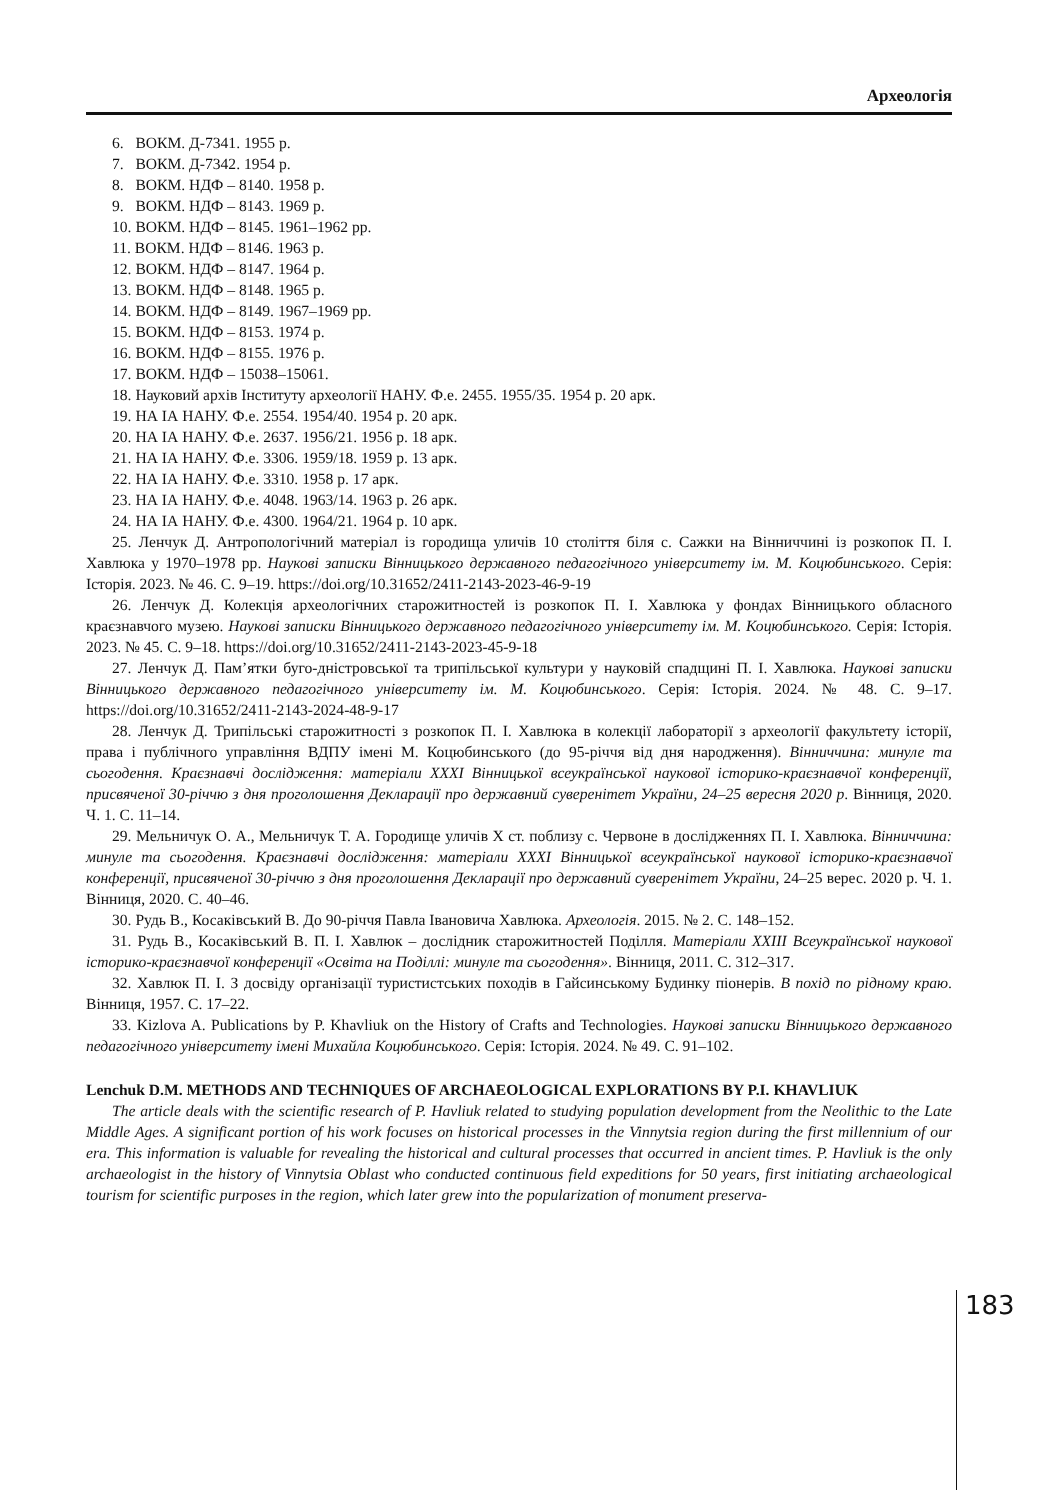Археологія
6. ВОКМ. Д-7341. 1955 р.
7. ВОКМ. Д-7342. 1954 р.
8. ВОКМ. НДФ – 8140. 1958 р.
9. ВОКМ. НДФ – 8143. 1969 р.
10. ВОКМ. НДФ – 8145. 1961–1962 рр.
11. ВОКМ. НДФ – 8146. 1963 р.
12. ВОКМ. НДФ – 8147. 1964 р.
13. ВОКМ. НДФ – 8148. 1965 р.
14. ВОКМ. НДФ – 8149. 1967–1969 рр.
15. ВОКМ. НДФ – 8153. 1974 р.
16. ВОКМ. НДФ – 8155. 1976 р.
17. ВОКМ. НДФ – 15038–15061.
18. Науковий архів Інституту археології НАНУ. Ф.е. 2455. 1955/35. 1954 р. 20 арк.
19. НА ІА НАНУ. Ф.е. 2554. 1954/40. 1954 р. 20 арк.
20. НА ІА НАНУ. Ф.е. 2637. 1956/21. 1956 р. 18 арк.
21. НА ІА НАНУ. Ф.е. 3306. 1959/18. 1959 р. 13 арк.
22. НА ІА НАНУ. Ф.е. 3310. 1958 р. 17 арк.
23. НА ІА НАНУ. Ф.е. 4048. 1963/14. 1963 р. 26 арк.
24. НА ІА НАНУ. Ф.е. 4300. 1964/21. 1964 р. 10 арк.
25. Ленчук Д. Антропологічний матеріал із городища уличів 10 століття біля с. Сажки на Вінниччині із розкопок П. І. Хавлюка у 1970–1978 рр. Наукові записки Вінницького державного педагогічного університету ім. М. Коцюбинського. Серія: Історія. 2023. № 46. С. 9–19. https://doi.org/10.31652/2411-2143-2023-46-9-19
26. Ленчук Д. Колекція археологічних старожитностей із розкопок П. І. Хавлюка у фондах Вінницького обласного краєзнавчого музею. Наукові записки Вінницького державного педагогічного університету ім. М. Коцюбинського. Серія: Історія. 2023. № 45. С. 9–18. https://doi.org/10.31652/2411-2143-2023-45-9-18
27. Ленчук Д. Пам’ятки буго-дністровської та трипільської культури у науковій спадщині П. І. Хавлюка. Наукові записки Вінницького державного педагогічного університету ім. М. Коцюбинського. Серія: Історія. 2024. № 48. С. 9–17. https://doi.org/10.31652/2411-2143-2024-48-9-17
28. Ленчук Д. Трипільські старожитності з розкопок П. І. Хавлюка в колекції лабораторії з археології факультету історії, права і публічного управління ВДПУ імені М. Коцюбинського (до 95-річчя від дня народження). Вінниччина: минуле та сьогодення. Краєзнавчі дослідження: матеріали XXXI Вінницької всеукраїнської наукової історико-краєзнавчої конференції, присвяченої 30-річчю з дня проголошення Декларації про державний суверенітет України, 24–25 вересня 2020 р. Вінниця, 2020. Ч. 1. С. 11–14.
29. Мельничук О. А., Мельничук Т. А. Городище уличів Х ст. поблизу с. Червоне в дослідженнях П. І. Хавлюка. Вінниччина: минуле та сьогодення. Краєзнавчі дослідження: матеріали XXXI Вінницької всеукраїнської наукової історико-краєзнавчої конференції, присвяченої 30-річчю з дня проголошення Декларації про державний суверенітет України, 24–25 верес. 2020 р. Ч. 1. Вінниця, 2020. С. 40–46.
30. Рудь В., Косаківський В. До 90-річчя Павла Івановича Хавлюка. Археологія. 2015. № 2. С. 148–152.
31. Рудь В., Косаківський В. П. І. Хавлюк – дослідник старожитностей Поділля. Матеріали XXIII Всеукраїнської наукової історико-краєзнавчої конференції «Освіта на Поділлі: минуле та сьогодення». Вінниця, 2011. С. 312–317.
32. Хавлюк П. І. З досвіду організації туристистських походів в Гайсинському Будинку піонерів. В похід по рідному краю. Вінниця, 1957. С. 17–22.
33. Kizlova A. Publications by P. Khavliuk on the History of Crafts and Technologies. Наукові записки Вінницького державного педагогічного університету імені Михайла Коцюбинського. Серія: Історія. 2024. № 49. С. 91–102.
Lenchuk D.M. METHODS AND TECHNIQUES OF ARCHAEOLOGICAL EXPLORATIONS BY P.I. KHAVLIUK
The article deals with the scientific research of P. Havliuk related to studying population development from the Neolithic to the Late Middle Ages. A significant portion of his work focuses on historical processes in the Vinnytsia region during the first millennium of our era. This information is valuable for revealing the historical and cultural processes that occurred in ancient times. P. Havliuk is the only archaeologist in the history of Vinnytsia Oblast who conducted continuous field expeditions for 50 years, first initiating archaeological tourism for scientific purposes in the region, which later grew into the popularization of monument preserva-
183